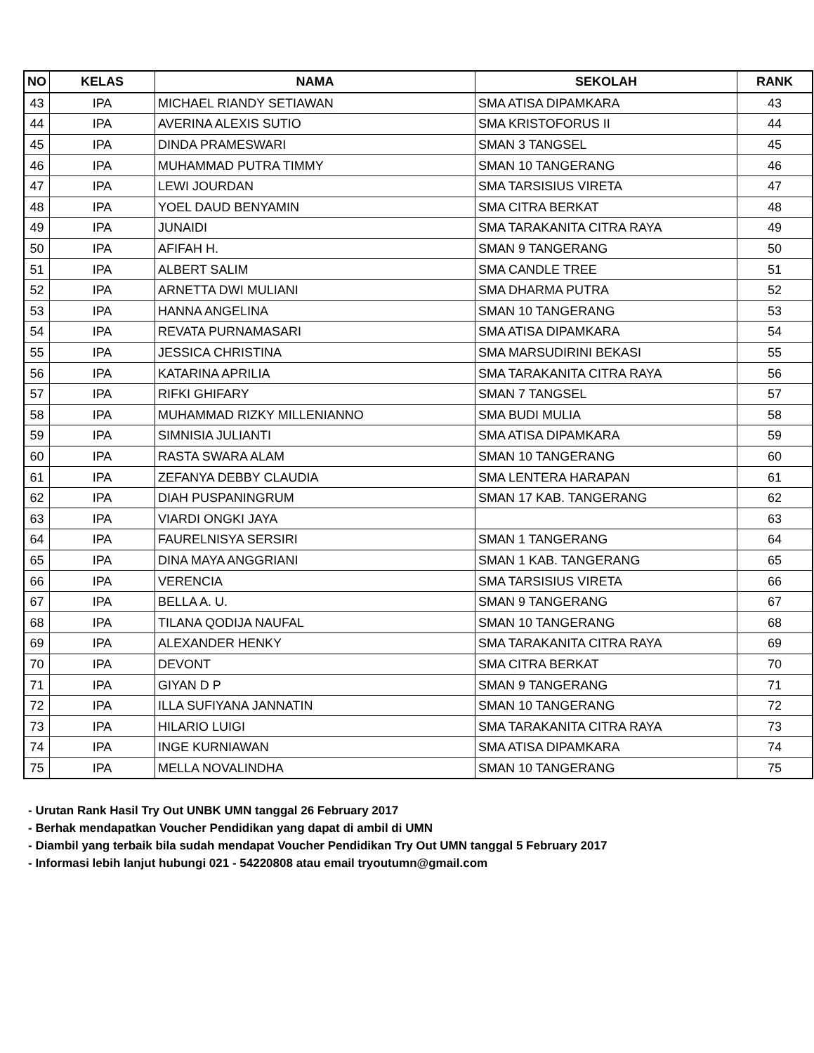| NO | KELAS | NAMA | SEKOLAH | RANK |
| --- | --- | --- | --- | --- |
| 43 | IPA | MICHAEL RIANDY SETIAWAN | SMA ATISA DIPAMKARA | 43 |
| 44 | IPA | AVERINA ALEXIS SUTIO | SMA KRISTOFORUS II | 44 |
| 45 | IPA | DINDA PRAMESWARI | SMAN 3 TANGSEL | 45 |
| 46 | IPA | MUHAMMAD PUTRA TIMMY | SMAN 10 TANGERANG | 46 |
| 47 | IPA | LEWI JOURDAN | SMA TARSISIUS VIRETA | 47 |
| 48 | IPA | YOEL DAUD BENYAMIN | SMA CITRA BERKAT | 48 |
| 49 | IPA | JUNAIDI | SMA TARAKANITA CITRA RAYA | 49 |
| 50 | IPA | AFIFAH H. | SMAN 9 TANGERANG | 50 |
| 51 | IPA | ALBERT SALIM | SMA CANDLE TREE | 51 |
| 52 | IPA | ARNETTA DWI MULIANI | SMA DHARMA PUTRA | 52 |
| 53 | IPA | HANNA ANGELINA | SMAN 10 TANGERANG | 53 |
| 54 | IPA | REVATA PURNAMASARI | SMA ATISA DIPAMKARA | 54 |
| 55 | IPA | JESSICA CHRISTINA | SMA MARSUDIRINI BEKASI | 55 |
| 56 | IPA | KATARINA APRILIA | SMA TARAKANITA CITRA RAYA | 56 |
| 57 | IPA | RIFKI GHIFARY | SMAN 7 TANGSEL | 57 |
| 58 | IPA | MUHAMMAD RIZKY MILLENIANNO | SMA BUDI MULIA | 58 |
| 59 | IPA | SIMNISIA JULIANTI | SMA ATISA DIPAMKARA | 59 |
| 60 | IPA | RASTA SWARA ALAM | SMAN 10 TANGERANG | 60 |
| 61 | IPA | ZEFANYA DEBBY CLAUDIA | SMA LENTERA HARAPAN | 61 |
| 62 | IPA | DIAH PUSPANINGRUM | SMAN 17 KAB. TANGERANG | 62 |
| 63 | IPA | VIARDI ONGKI JAYA | | 63 |
| 64 | IPA | FAURELNISYA SERSIRI | SMAN 1 TANGERANG | 64 |
| 65 | IPA | DINA MAYA ANGGRIANI | SMAN 1 KAB. TANGERANG | 65 |
| 66 | IPA | VERENCIA | SMA TARSISIUS VIRETA | 66 |
| 67 | IPA | BELLA A. U. | SMAN 9 TANGERANG | 67 |
| 68 | IPA | TILANA QODIJA NAUFAL | SMAN 10 TANGERANG | 68 |
| 69 | IPA | ALEXANDER HENKY | SMA TARAKANITA CITRA RAYA | 69 |
| 70 | IPA | DEVONT | SMA CITRA BERKAT | 70 |
| 71 | IPA | GIYAN D P | SMAN 9 TANGERANG | 71 |
| 72 | IPA | ILLA SUFIYANA JANNATIN | SMAN 10 TANGERANG | 72 |
| 73 | IPA | HILARIO LUIGI | SMA TARAKANITA CITRA RAYA | 73 |
| 74 | IPA | INGE KURNIAWAN | SMA ATISA DIPAMKARA | 74 |
| 75 | IPA | MELLA NOVALINDHA | SMAN 10 TANGERANG | 75 |
- Urutan Rank Hasil Try Out UNBK UMN tanggal 26 February 2017
- Berhak mendapatkan Voucher Pendidikan yang dapat di ambil di UMN
- Diambil yang terbaik bila sudah mendapat Voucher Pendidikan Try Out UMN tanggal 5 February 2017
- Informasi lebih lanjut hubungi 021 - 54220808 atau email tryoutumn@gmail.com